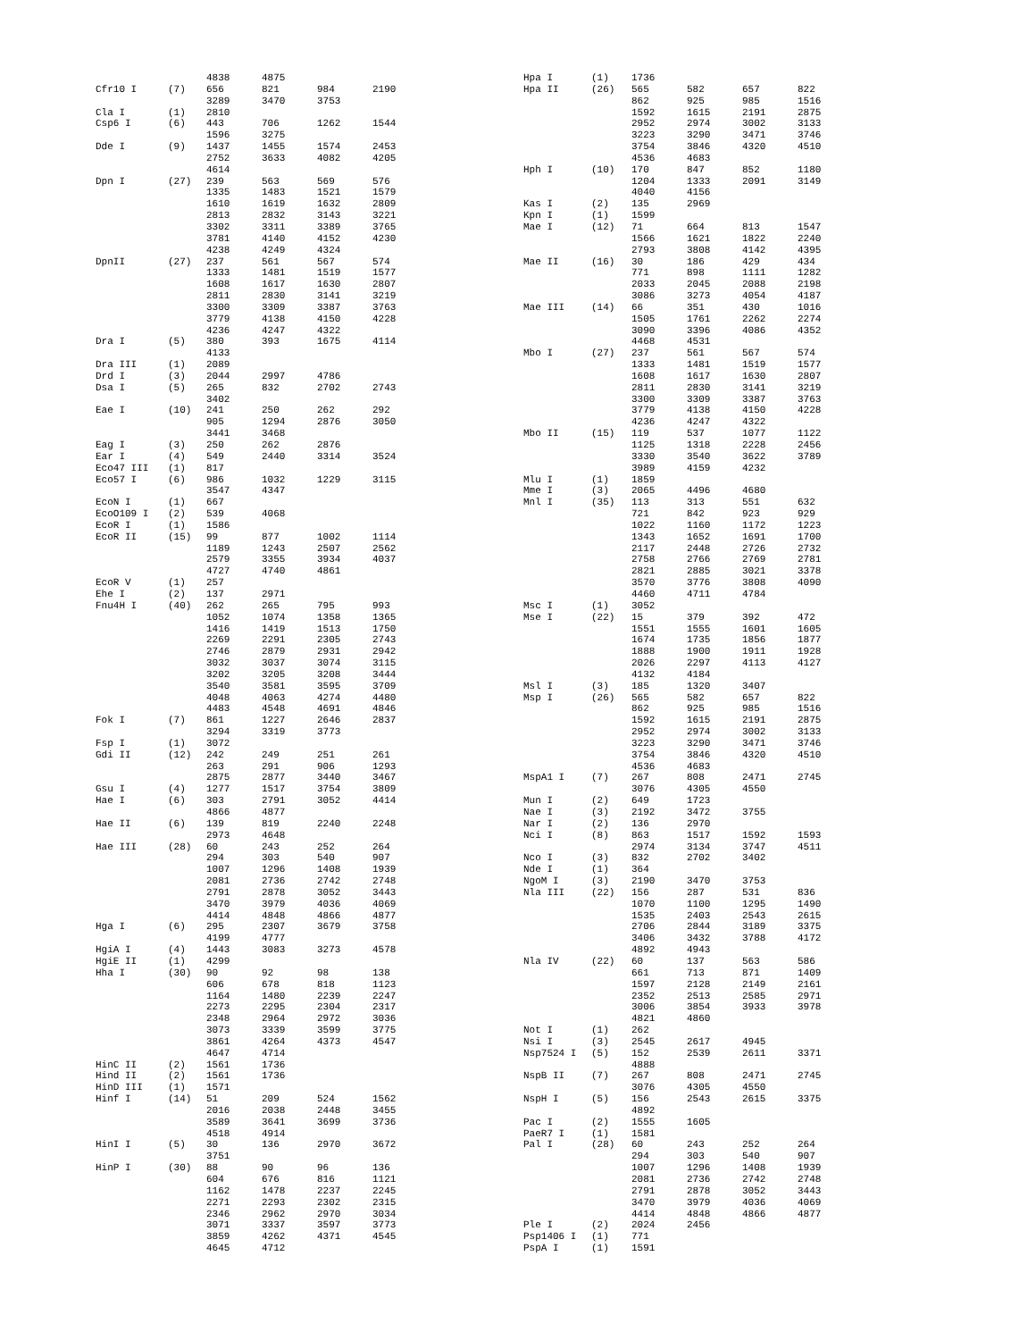| | | 4838 | 4875 | | |
| Cfr10 I | (7) | 656 | 821 | 984 | 2190 |
| | | 3289 | 3470 | 3753 | |
| Cla I | (1) | 2810 | | | |
| Csp6 I | (6) | 443 | 706 | 1262 | 1544 |
| | | 1596 | 3275 | | |
| Dde I | (9) | 1437 | 1455 | 1574 | 2453 |
| | | 2752 | 3633 | 4082 | 4205 |
| | | 4614 | | | |
| Dpn I | (27) | 239 | 563 | 569 | 576 |
| | | 1335 | 1483 | 1521 | 1579 |
| | | 1610 | 1619 | 1632 | 2809 |
| | | 2813 | 2832 | 3143 | 3221 |
| | | 3302 | 3311 | 3389 | 3765 |
| | | 3781 | 4140 | 4152 | 4230 |
| | | 4238 | 4249 | 4324 | |
| DpnII | (27) | 237 | 561 | 567 | 574 |
| | | 1333 | 1481 | 1519 | 1577 |
| | | 1608 | 1617 | 1630 | 2807 |
| | | 2811 | 2830 | 3141 | 3219 |
| | | 3300 | 3309 | 3387 | 3763 |
| | | 3779 | 4138 | 4150 | 4228 |
| | | 4236 | 4247 | 4322 | |
| Dra I | (5) | 380 | 393 | 1675 | 4114 |
| | | 4133 | | | |
| Dra III | (1) | 2089 | | | |
| Drd I | (3) | 2044 | 2997 | 4786 | |
| Dsa I | (5) | 265 | 832 | 2702 | 2743 |
| | | 3402 | | | |
| Eae I | (10) | 241 | 250 | 262 | 292 |
| | | 905 | 1294 | 2876 | 3050 |
| | | 3441 | 3468 | | |
| Eag I | (3) | 250 | 262 | 2876 | |
| Ear I | (4) | 549 | 2440 | 3314 | 3524 |
| Eco47 III | (1) | 817 | | | |
| Eco57 I | (6) | 986 | 1032 | 1229 | 3115 |
| | | 3547 | 4347 | | |
| EcoN I | (1) | 667 | | | |
| EcoO109 I | (2) | 539 | 4068 | | |
| EcoR I | (1) | 1586 | | | |
| EcoR II | (15) | 99 | 877 | 1002 | 1114 |
| | | 1189 | 1243 | 2507 | 2562 |
| | | 2579 | 3355 | 3934 | 4037 |
| | | 4727 | 4740 | 4861 | |
| EcoR V | (1) | 257 | | | |
| Ehe I | (2) | 137 | 2971 | | |
| Fnu4H I | (40) | 262 | 265 | 795 | 993 |
| | | 1052 | 1074 | 1358 | 1365 |
| | | 1416 | 1419 | 1513 | 1750 |
| | | 2269 | 2291 | 2305 | 2743 |
| | | 2746 | 2879 | 2931 | 2942 |
| | | 3032 | 3037 | 3074 | 3115 |
| | | 3202 | 3205 | 3208 | 3444 |
| | | 3540 | 3581 | 3595 | 3709 |
| | | 4048 | 4063 | 4274 | 4480 |
| | | 4483 | 4548 | 4691 | 4846 |
| Fok I | (7) | 861 | 1227 | 2646 | 2837 |
| | | 3294 | 3319 | 3773 | |
| Fsp I | (1) | 3072 | | | |
| Gdi II | (12) | 242 | 249 | 251 | 261 |
| | | 263 | 291 | 906 | 1293 |
| | | 2875 | 2877 | 3440 | 3467 |
| Gsu I | (4) | 1277 | 1517 | 3754 | 3809 |
| Hae I | (6) | 303 | 2791 | 3052 | 4414 |
| | | 4866 | 4877 | | |
| Hae II | (6) | 139 | 819 | 2240 | 2248 |
| | | 2973 | 4648 | | |
| Hae III | (28) | 60 | 243 | 252 | 264 |
| | | 294 | 303 | 540 | 907 |
| | | 1007 | 1296 | 1408 | 1939 |
| | | 2081 | 2736 | 2742 | 2748 |
| | | 2791 | 2878 | 3052 | 3443 |
| | | 3470 | 3979 | 4036 | 4069 |
| | | 4414 | 4848 | 4866 | 4877 |
| Hga I | (6) | 295 | 2307 | 3679 | 3758 |
| | | 4199 | 4777 | | |
| HgiA I | (4) | 1443 | 3083 | 3273 | 4578 |
| HgiE II | (1) | 4299 | | | |
| Hha I | (30) | 90 | 92 | 98 | 138 |
| | | 606 | 678 | 818 | 1123 |
| | | 1164 | 1480 | 2239 | 2247 |
| | | 2273 | 2295 | 2304 | 2317 |
| | | 2348 | 2964 | 2972 | 3036 |
| | | 3073 | 3339 | 3599 | 3775 |
| | | 3861 | 4264 | 4373 | 4547 |
| | | 4647 | 4714 | | |
| HinC II | (2) | 1561 | 1736 | | |
| Hind II | (2) | 1561 | 1736 | | |
| HinD III | (1) | 1571 | | | |
| Hinf I | (14) | 51 | 209 | 524 | 1562 |
| | | 2016 | 2038 | 2448 | 3455 |
| | | 3589 | 3641 | 3699 | 3736 |
| | | 4518 | 4914 | | |
| HinI I | (5) | 30 | 136 | 2970 | 3672 |
| | | 3751 | | | |
| HinP I | (30) | 88 | 90 | 96 | 136 |
| | | 604 | 676 | 816 | 1121 |
| | | 1162 | 1478 | 2237 | 2245 |
| | | 2271 | 2293 | 2302 | 2315 |
| | | 2346 | 2962 | 2970 | 3034 |
| | | 3071 | 3337 | 3597 | 3773 |
| | | 3859 | 4262 | 4371 | 4545 |
| | | 4645 | 4712 | | |
| Hpa I | (1) | 1736 | | | |
| Hpa II | (26) | 565 | 582 | 657 | 822 |
| | | 862 | 925 | 985 | 1516 |
| | | 1592 | 1615 | 2191 | 2875 |
| | | 2952 | 2974 | 3002 | 3133 |
| | | 3223 | 3290 | 3471 | 3746 |
| | | 3754 | 3846 | 4320 | 4510 |
| | | 4536 | 4683 | | |
| Hph I | (10) | 170 | 847 | 852 | 1180 |
| | | 1204 | 1333 | 2091 | 3149 |
| | | 4040 | 4156 | | |
| Kas I | (2) | 135 | 2969 | | |
| Kpn I | (1) | 1599 | | | |
| Mae I | (12) | 71 | 664 | 813 | 1547 |
| | | 1566 | 1621 | 1822 | 2240 |
| | | 2793 | 3808 | 4142 | 4395 |
| Mae II | (16) | 30 | 186 | 429 | 434 |
| | | 771 | 898 | 1111 | 1282 |
| | | 2033 | 2045 | 2088 | 2198 |
| | | 3086 | 3273 | 4054 | 4187 |
| Mae III | (14) | 66 | 351 | 430 | 1016 |
| | | 1505 | 1761 | 2262 | 2274 |
| | | 3090 | 3396 | 4086 | 4352 |
| | | 4468 | 4531 | | |
| Mbo I | (27) | 237 | 561 | 567 | 574 |
| | | 1333 | 1481 | 1519 | 1577 |
| | | 1608 | 1617 | 1630 | 2807 |
| | | 2811 | 2830 | 3141 | 3219 |
| | | 3300 | 3309 | 3387 | 3763 |
| | | 3779 | 4138 | 4150 | 4228 |
| | | 4236 | 4247 | 4322 | |
| Mbo II | (15) | 119 | 537 | 1077 | 1122 |
| | | 1125 | 1318 | 2228 | 2456 |
| | | 3330 | 3540 | 3622 | 3789 |
| | | 3989 | 4159 | 4232 | |
| Mlu I | (1) | 1859 | | | |
| Mme I | (3) | 2065 | 4496 | 4680 | |
| Mnl I | (35) | 113 | 313 | 551 | 632 |
| | | 721 | 842 | 923 | 929 |
| | | 1022 | 1160 | 1172 | 1223 |
| | | 1343 | 1652 | 1691 | 1700 |
| | | 2117 | 2448 | 2726 | 2732 |
| | | 2758 | 2766 | 2769 | 2781 |
| | | 2821 | 2885 | 3021 | 3378 |
| | | 3570 | 3776 | 3808 | 4090 |
| | | 4460 | 4711 | 4784 | |
| Msc I | (1) | 3052 | | | |
| Mse I | (22) | 15 | 379 | 392 | 472 |
| | | 1551 | 1555 | 1601 | 1605 |
| | | 1674 | 1735 | 1856 | 1877 |
| | | 1888 | 1900 | 1911 | 1928 |
| | | 2026 | 2297 | 4113 | 4127 |
| | | 4132 | 4184 | | |
| Msl I | (3) | 185 | 1320 | 3407 | |
| Msp I | (26) | 565 | 582 | 657 | 822 |
| | | 862 | 925 | 985 | 1516 |
| | | 1592 | 1615 | 2191 | 2875 |
| | | 2952 | 2974 | 3002 | 3133 |
| | | 3223 | 3290 | 3471 | 3746 |
| | | 3754 | 3846 | 4320 | 4510 |
| | | 4536 | 4683 | | |
| MspA1 I | (7) | 267 | 808 | 2471 | 2745 |
| | | 3076 | 4305 | 4550 | |
| Mun I | (2) | 649 | 1723 | | |
| Nae I | (3) | 2192 | 3472 | 3755 | |
| Nar I | (2) | 136 | 2970 | | |
| Nci I | (8) | 863 | 1517 | 1592 | 1593 |
| | | 2974 | 3134 | 3747 | 4511 |
| Nco I | (3) | 832 | 2702 | 3402 | |
| Nde I | (1) | 364 | | | |
| NgoM I | (3) | 2190 | 3470 | 3753 | |
| Nla III | (22) | 156 | 287 | 531 | 836 |
| | | 1070 | 1100 | 1295 | 1490 |
| | | 1535 | 2403 | 2543 | 2615 |
| | | 2706 | 2844 | 3189 | 3375 |
| | | 3406 | 3432 | 3788 | 4172 |
| | | 4892 | 4943 | | |
| Nla IV | (22) | 60 | 137 | 563 | 586 |
| | | 661 | 713 | 871 | 1409 |
| | | 1597 | 2128 | 2149 | 2161 |
| | | 2352 | 2513 | 2585 | 2971 |
| | | 3006 | 3854 | 3933 | 3978 |
| | | 4821 | 4860 | | |
| Not I | (1) | 262 | | | |
| Nsi I | (3) | 2545 | 2617 | 4945 | |
| Nsp7524 I | (5) | 152 | 2539 | 2611 | 3371 |
| | | 4888 | | | |
| NspB II | (7) | 267 | 808 | 2471 | 2745 |
| | | 3076 | 4305 | 4550 | |
| NspH I | (5) | 156 | 2543 | 2615 | 3375 |
| | | 4892 | | | |
| Pac I | (2) | 1555 | 1605 | | |
| PaeR7 I | (1) | 1581 | | | |
| Pal I | (28) | 60 | 243 | 252 | 264 |
| | | 294 | 303 | 540 | 907 |
| | | 1007 | 1296 | 1408 | 1939 |
| | | 2081 | 2736 | 2742 | 2748 |
| | | 2791 | 2878 | 3052 | 3443 |
| | | 3470 | 3979 | 4036 | 4069 |
| | | 4414 | 4848 | 4866 | 4877 |
| Ple I | (2) | 2024 | 2456 | | |
| Psp1406 I | (1) | 771 | | | |
| PspA I | (1) | 1591 | | | |